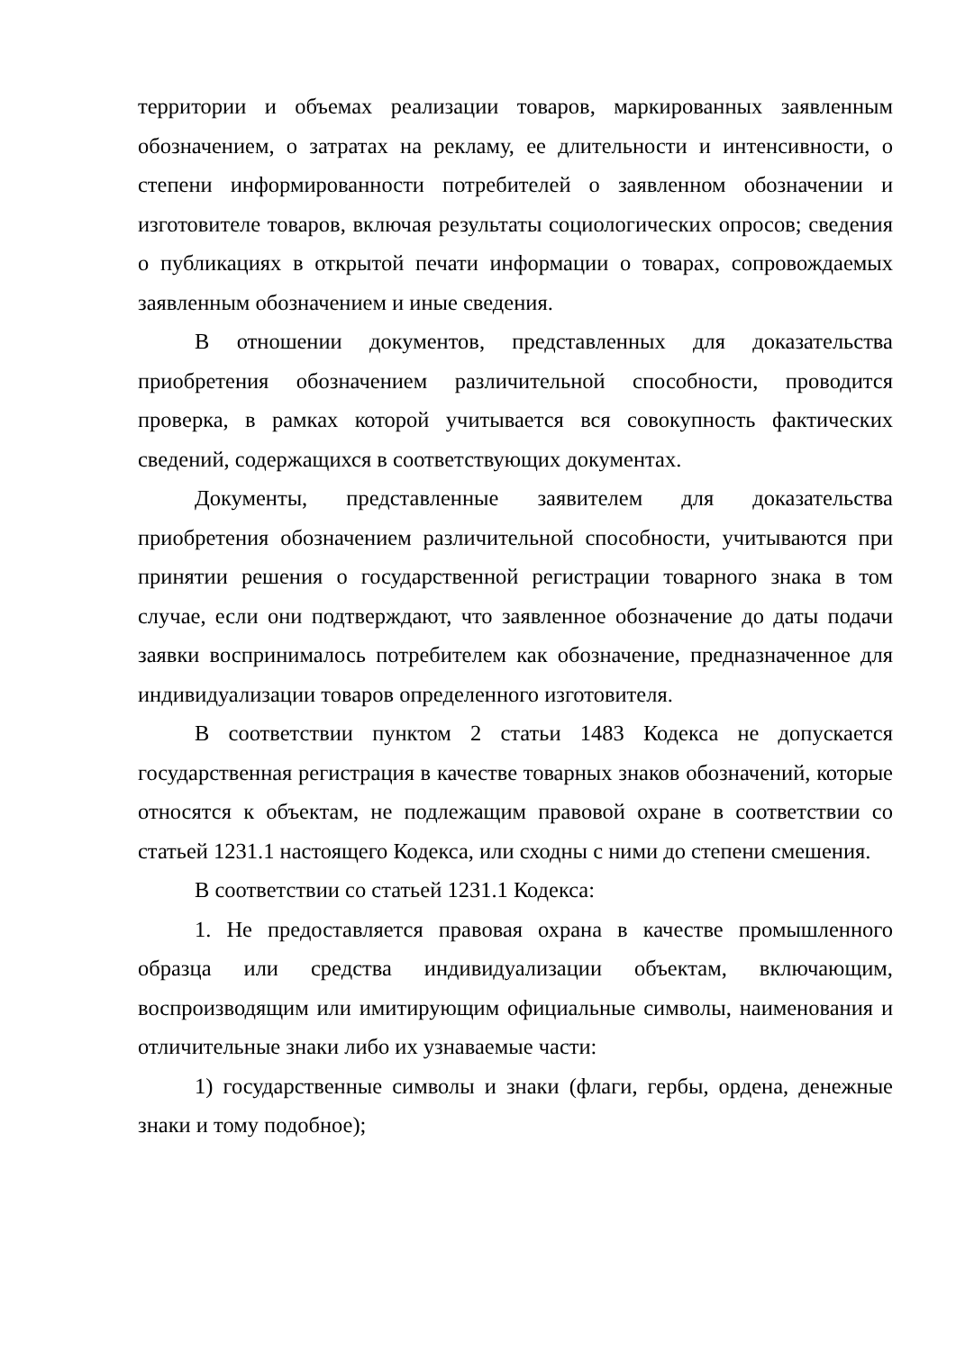территории и объемах реализации товаров, маркированных заявленным обозначением, о затратах на рекламу, ее длительности и интенсивности, о степени информированности потребителей о заявленном обозначении и изготовителе товаров, включая результаты социологических опросов; сведения о публикациях в открытой печати информации о товарах, сопровождаемых заявленным обозначением и иные сведения.
В отношении документов, представленных для доказательства приобретения обозначением различительной способности, проводится проверка, в рамках которой учитывается вся совокупность фактических сведений, содержащихся в соответствующих документах.
Документы, представленные заявителем для доказательства приобретения обозначением различительной способности, учитываются при принятии решения о государственной регистрации товарного знака в том случае, если они подтверждают, что заявленное обозначение до даты подачи заявки воспринималось потребителем как обозначение, предназначенное для индивидуализации товаров определенного изготовителя.
В соответствии пунктом 2 статьи 1483 Кодекса не допускается государственная регистрация в качестве товарных знаков обозначений, которые относятся к объектам, не подлежащим правовой охране в соответствии со статьей 1231.1 настоящего Кодекса, или сходны с ними до степени смешения.
В соответствии со статьей 1231.1 Кодекса:
1. Не предоставляется правовая охрана в качестве промышленного образца или средства индивидуализации объектам, включающим, воспроизводящим или имитирующим официальные символы, наименования и отличительные знаки либо их узнаваемые части:
1) государственные символы и знаки (флаги, гербы, ордена, денежные знаки и тому подобное);